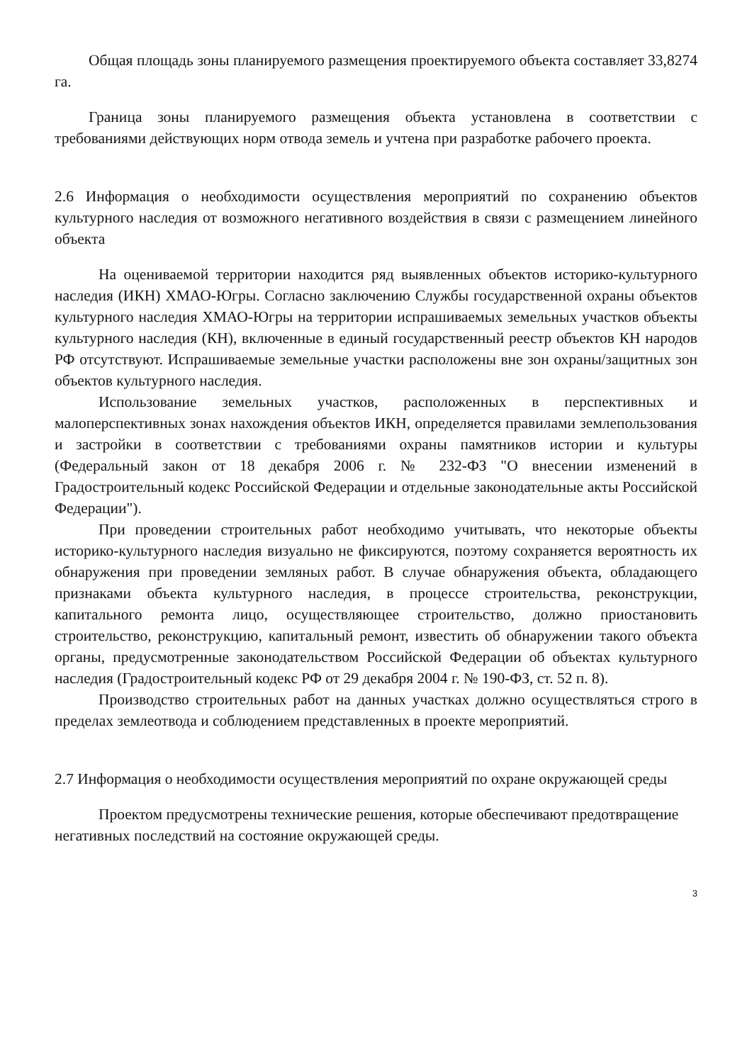Общая площадь зоны планируемого размещения проектируемого объекта составляет 33,8274 га.
Граница зоны планируемого размещения объекта установлена в соответствии с требованиями действующих норм отвода земель и учтена при разработке рабочего проекта.
2.6 Информация о необходимости осуществления мероприятий по сохранению объектов культурного наследия от возможного негативного воздействия в связи с размещением линейного объекта
На оцениваемой территории находится ряд выявленных объектов историко-культурного наследия (ИКН) ХМАО-Югры. Согласно заключению Службы государственной охраны объектов культурного наследия ХМАО-Югры на территории испрашиваемых земельных участков объекты культурного наследия (КН), включенные в единый государственный реестр объектов КН народов РФ отсутствуют. Испрашиваемые земельные участки расположены вне зон охраны/защитных зон объектов культурного наследия.
Использование земельных участков, расположенных в перспективных и малоперспективных зонах нахождения объектов ИКН, определяется правилами землепользования и застройки в соответствии с требованиями охраны памятников истории и культуры (Федеральный закон от 18 декабря 2006 г. № 232-ФЗ "О внесении изменений в Градостроительный кодекс Российской Федерации и отдельные законодательные акты Российской Федерации").
При проведении строительных работ необходимо учитывать, что некоторые объекты историко-культурного наследия визуально не фиксируются, поэтому сохраняется вероятность их обнаружения при проведении земляных работ. В случае обнаружения объекта, обладающего признаками объекта культурного наследия, в процессе строительства, реконструкции, капитального ремонта лицо, осуществляющее строительство, должно приостановить строительство, реконструкцию, капитальный ремонт, известить об обнаружении такого объекта органы, предусмотренные законодательством Российской Федерации об объектах культурного наследия (Градостроительный кодекс РФ от 29 декабря 2004 г. № 190-ФЗ, ст. 52 п. 8).
Производство строительных работ на данных участках должно осуществляться строго в пределах землеотвода и соблюдением представленных в проекте мероприятий.
2.7 Информация о необходимости осуществления мероприятий по охране окружающей среды
Проектом предусмотрены технические решения, которые обеспечивают предотвращение негативных последствий на состояние окружающей среды.
3